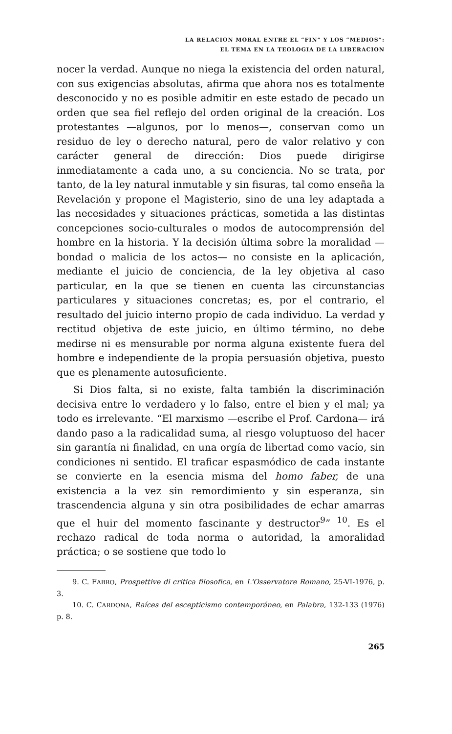LA RELACION MORAL ENTRE EL “FIN” Y LOS “MEDIOS”:
EL TEMA EN LA TEOLOGIA DE LA LIBERACION
nocer la verdad. Aunque no niega la existencia del orden natural, con sus exigencias absolutas, afirma que ahora nos es totalmente desconocido y no es posible admitir en este estado de pecado un orden que sea fiel reflejo del orden original de la creación. Los protestantes —algunos, por lo menos—, conservan como un residuo de ley o derecho natural, pero de valor relativo y con carácter general de dirección: Dios puede dirigirse inmediatamente a cada uno, a su conciencia. No se trata, por tanto, de la ley natural inmutable y sin fisuras, tal como enseña la Revelación y propone el Magisterio, sino de una ley adaptada a las necesidades y situaciones prácticas, sometida a las distintas concepciones socio-culturales o modos de autocomprensión del hombre en la historia. Y la decisión última sobre la moralidad —bondad o malicia de los actos— no consiste en la aplicación, mediante el juicio de conciencia, de la ley objetiva al caso particular, en la que se tienen en cuenta las circunstancias particulares y situaciones concretas; es, por el contrario, el resultado del juicio interno propio de cada individuo. La verdad y rectitud objetiva de este juicio, en último término, no debe medirse ni es mensurable por norma alguna existente fuera del hombre e independiente de la propia persuasión objetiva, puesto que es plenamente autosuficiente.
Si Dios falta, si no existe, falta también la discriminación decisiva entre lo verdadero y lo falso, entre el bien y el mal; ya todo es irrelevante. “El marxismo —escribe el Prof. Cardona— irá dando paso a la radicalidad suma, al riesgo voluptuoso del hacer sin garantía ni finalidad, en una orgía de libertad como vacío, sin condiciones ni sentido. El traficar espasmódico de cada instante se convierte en la esencia misma del homo faber, de una existencia a la vez sin remordimiento y sin esperanza, sin trascendencia alguna y sin otra posibilidades de echar amarras que el huir del momento fascinante y destructor<sup>9</sup>” <sup>10</sup>. Es el rechazo radical de toda norma o autoridad, la amoralidad práctica; o se sostiene que todo lo
9. C. FABRO, Prospettive di critica filosofica, en L'Osservatore Romano, 25-VI-1976, p. 3.
10. C. CARDONA, Raíces del escepticismo contemporáneo, en Palabra, 132-133 (1976) p. 8.
265